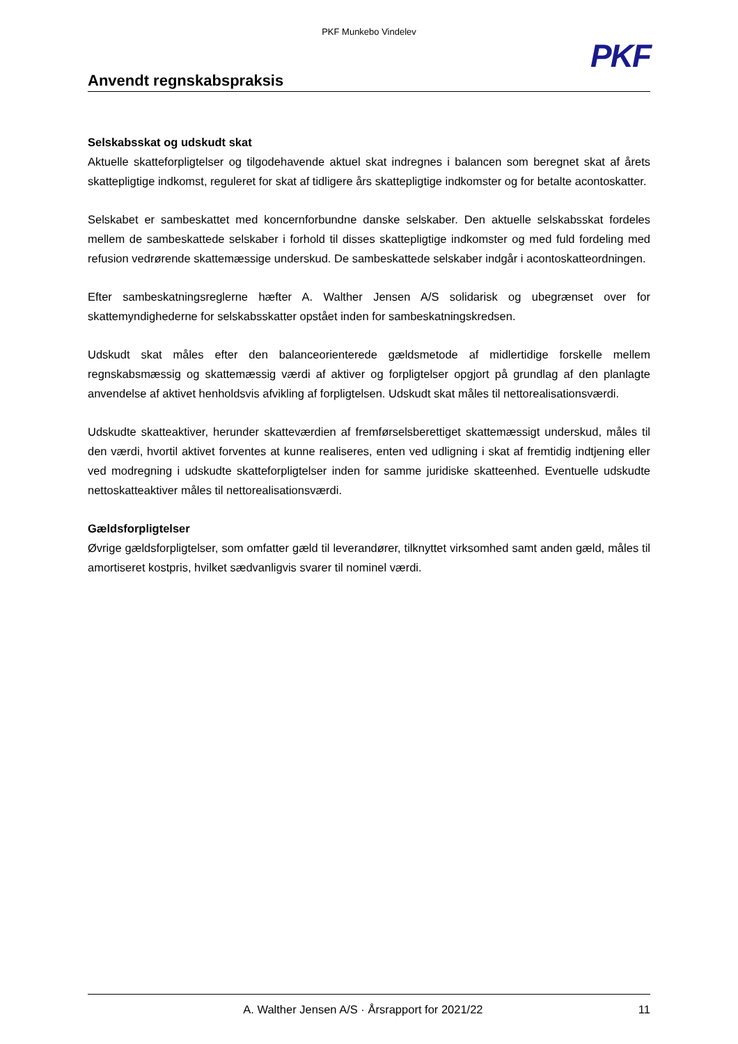PKF Munkebo Vindelev
Anvendt regnskabspraksis
PKF
Selskabsskat og udskudt skat
Aktuelle skatteforpligtelser og tilgodehavende aktuel skat indregnes i balancen som beregnet skat af årets skattepligtige indkomst, reguleret for skat af tidligere års skattepligtige indkomster og for betalte acontoskatter.
Selskabet er sambeskattet med koncernforbundne danske selskaber. Den aktuelle selskabsskat fordeles mellem de sambeskattede selskaber i forhold til disses skattepligtige indkomster og med fuld fordeling med refusion vedrørende skattemæssige underskud. De sambeskattede selskaber indgår i acontoskatteordningen.
Efter sambeskatningsreglerne hæfter A. Walther Jensen A/S solidarisk og ubegrænset over for skattemyndighederne for selskabsskatter opstået inden for sambeskatningskredsen.
Udskudt skat måles efter den balanceorienterede gældsmetode af midlertidige forskelle mellem regnskabsmæssig og skattemæssig værdi af aktiver og forpligtelser opgjort på grundlag af den planlagte anvendelse af aktivet henholdsvis afvikling af forpligtelsen. Udskudt skat måles til nettorealisationsværdi.
Udskudte skatteaktiver, herunder skatteværdien af fremførselsberettiget skattemæssigt underskud, måles til den værdi, hvortil aktivet forventes at kunne realiseres, enten ved udligning i skat af fremtidig indtjening eller ved modregning i udskudte skatteforpligtelser inden for samme juridiske skatteenhed. Eventuelle udskudte nettoskatteaktiver måles til nettorealisationsværdi.
Gældsforpligtelser
Øvrige gældsforpligtelser, som omfatter gæld til leverandører, tilknyttet virksomhed samt anden gæld, måles til amortiseret kostpris, hvilket sædvanligvis svarer til nominel værdi.
A. Walther Jensen A/S · Årsrapport for 2021/22 11